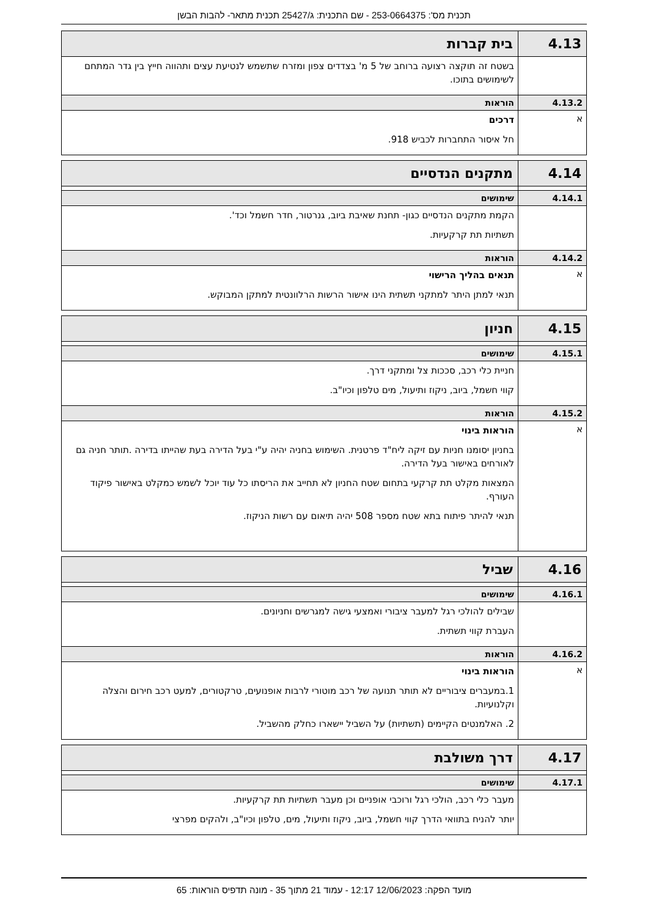תכנית מס': 253-0664375 - שם התכנית: ג/25427 תכנית מתאר- להבות הבשן
| 4.13 | בית קברות |
| | בשטח זה תוקצה רצועה ברוחב של 5 מ' בצדדים צפון ומזרח שתשמש לנטיעת עצים ותהווה חייץ בין גדר המתחם לשימושים בתוכו. |
| 4.13.2 | הוראות |
| א | דרכים חל איסור התחברות לכביש 918. |
| 4.14 | מתקנים הנדסיים |
| 4.14.1 | שימושים |
| | הקמת מתקנים הנדסיים כגון- תחנת שאיבת ביוב, גנרטור, חדר חשמל וכד'. תשתיות תת קרקעיות. |
| 4.14.2 | הוראות |
| א | תנאים בהליך הרישוי תנאי למתן היתר למתקני תשתית הינו אישור הרשות הרלוונטית למתקן המבוקש. |
| 4.15 | חניון |
| 4.15.1 | שימושים |
| | חניית כלי רכב, סככות צל ומתקני דרך. קווי חשמל, ביוב, ניקוז ותיעול, מים טלפון וכיו"ב. |
| 4.15.2 | הוראות |
| א | הוראות בינוי בחניון יסומנו חניות עם זיקה ליח"ד פרטנית. השימוש בחניה יהיה ע"י בעל הדירה בעת שהייתו בדירה .תותר חניה גם לאורחים באישור בעל הדירה. המצאות מקלט תת קרקעי בתחום שטח החניון לא תחייב את הריסתו כל עוד יוכל לשמש כמקלט באישור פיקוד העורף. תנאי להיתר פיתוח בתא שטח מספר 508 יהיה תיאום עם רשות הניקוז. |
| 4.16 | שביל |
| 4.16.1 | שימושים |
| | שבילים להולכי רגל למעבר ציבורי ואמצעי גישה למגרשים וחניונים. העברת קווי תשתית. |
| 4.16.2 | הוראות |
| א | הוראות בינוי 1.במעברים ציבוריים לא תותר תנועה של רכב מוטורי לרבות אופנועים, טרקטורים, למעט רכב חירום והצלה וקלנועיות. 2. האלמנטים הקיימים (תשתיות) על השביל יישארו כחלק מהשביל. |
| 4.17 | דרך משולבת |
| 4.17.1 | שימושים |
| | מעבר כלי רכב, הולכי רגל ורוכבי אופניים וכן מעבר תשתיות תת קרקעיות. יותר להניח בתוואי הדרך קווי חשמל, ביוב, ניקוז ותיעול, מים, טלפון וכיו"ב, ולהקים מפרצי |
מועד הפקה: 12/06/2023 12:17 - עמוד 21 מתוך 35 - מונה תדפיס הוראות: 65